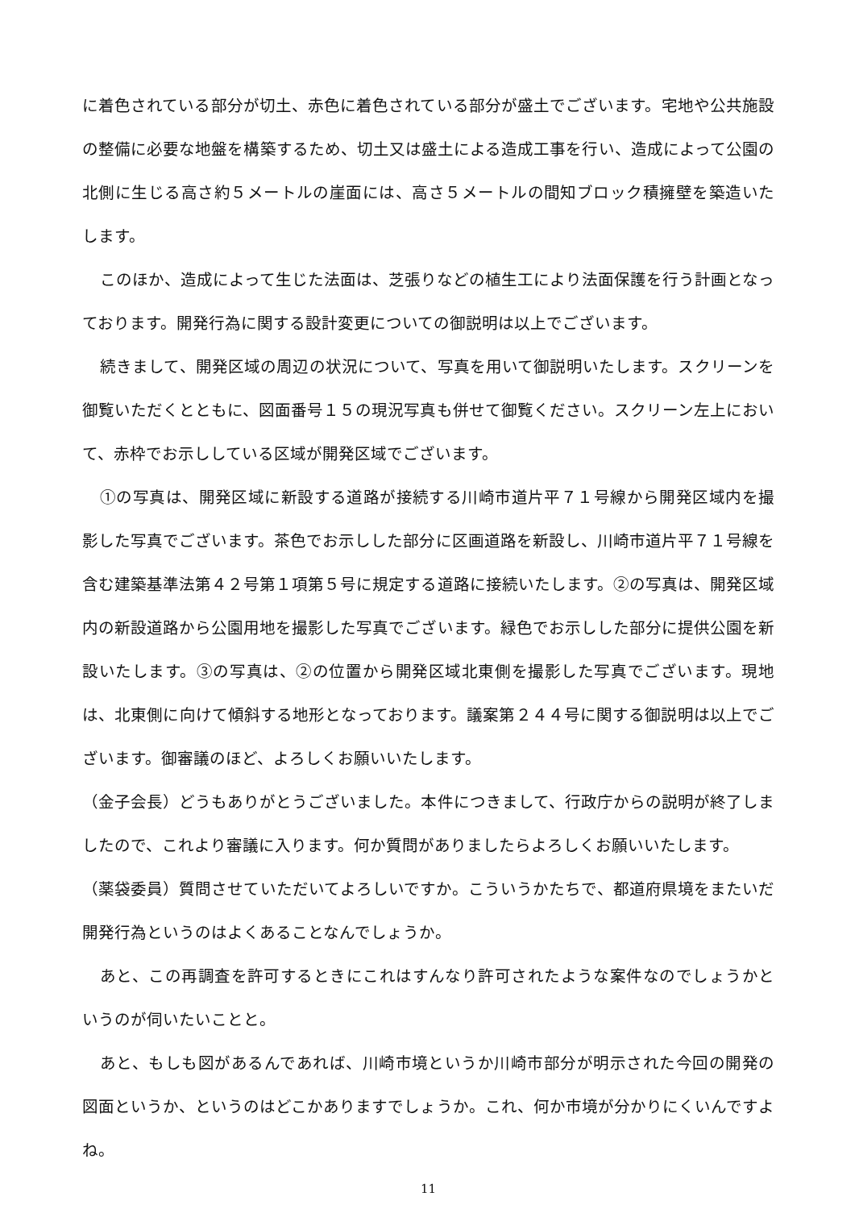に着色されている部分が切土、赤色に着色されている部分が盛土でございます。宅地や公共施設の整備に必要な地盤を構築するため、切土又は盛土による造成工事を行い、造成によって公園の北側に生じる高さ約５メートルの崖面には、高さ５メートルの間知ブロック積擁壁を築造いたします。
このほか、造成によって生じた法面は、芝張りなどの植生工により法面保護を行う計画となっております。開発行為に関する設計変更についての御説明は以上でございます。
続きまして、開発区域の周辺の状況について、写真を用いて御説明いたします。スクリーンを御覧いただくとともに、図面番号１５の現況写真も併せて御覧ください。スクリーン左上において、赤枠でお示ししている区域が開発区域でございます。
①の写真は、開発区域に新設する道路が接続する川崎市道片平７１号線から開発区域内を撮影した写真でございます。茶色でお示しした部分に区画道路を新設し、川崎市道片平７１号線を含む建築基準法第４２号第１項第５号に規定する道路に接続いたします。②の写真は、開発区域内の新設道路から公園用地を撮影した写真でございます。緑色でお示しした部分に提供公園を新設いたします。③の写真は、②の位置から開発区域北東側を撮影した写真でございます。現地は、北東側に向けて傾斜する地形となっております。議案第２４４号に関する御説明は以上でございます。御審議のほど、よろしくお願いいたします。
（金子会長）どうもありがとうございました。本件につきまして、行政庁からの説明が終了しましたので、これより審議に入ります。何か質問がありましたらよろしくお願いいたします。
（薬袋委員）質問させていただいてよろしいですか。こういうかたちで、都道府県境をまたいだ開発行為というのはよくあることなんでしょうか。
あと、この再調査を許可するときにこれはすんなり許可されたような案件なのでしょうかというのが伺いたいことと。
あと、もしも図があるんであれば、川崎市境というか川崎市部分が明示された今回の開発の図面というか、というのはどこかありますでしょうか。これ、何か市境が分かりにくいんですよね。
11